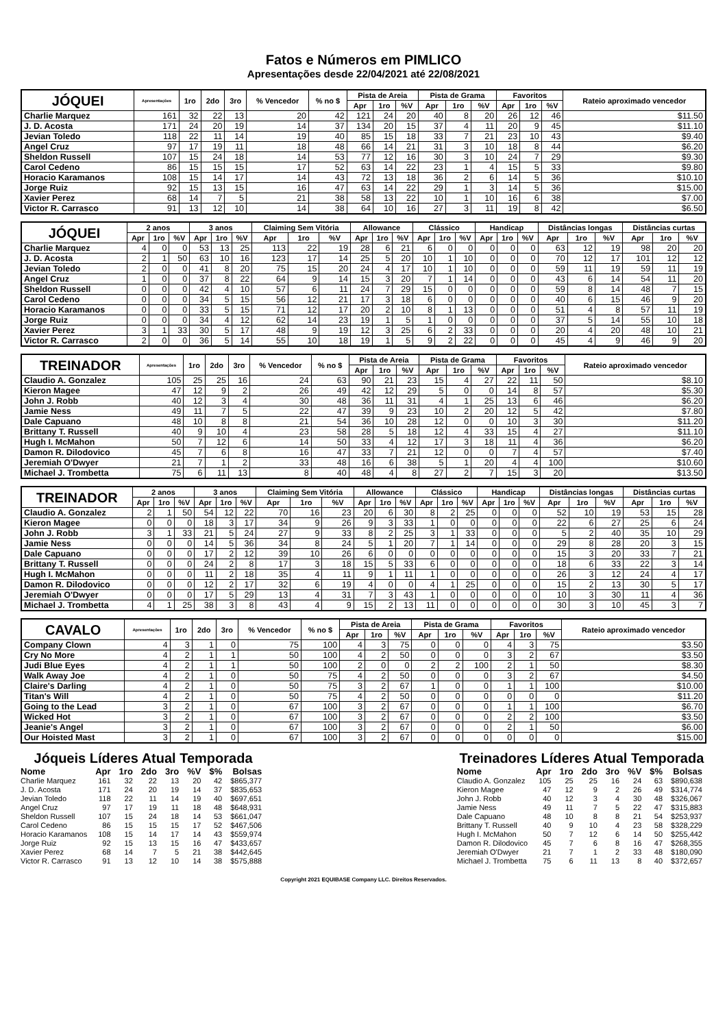Fatos e Números em PIMLICO
Apresentações desde 22/04/2021 até 22/08/2021
| JÓQUEI | Apresentações | 1ro | 2do | 3ro | % Vencedor | % no $ | Pista de Areia | | | Pista de Grama | | | Favoritos | | | Rateio aproximado vencedor |
| --- | --- | --- | --- | --- | --- | --- | --- | --- | --- | --- | --- | --- | --- | --- | --- | --- |
| | | | | | | | Apr | 1ro | %V | Apr | 1ro | %V | Apr | 1ro | %V | |
| Charlie Marquez | 161 | 32 | 22 | 13 | 20 | 42 | 121 | 24 | 20 | 40 | 8 | 20 | 26 | 12 | 46 | $11.50 |
| J. D. Acosta | 171 | 24 | 20 | 19 | 14 | 37 | 134 | 20 | 15 | 37 | 4 | 11 | 20 | 9 | 45 | $11.10 |
| Jevian Toledo | 118 | 22 | 11 | 14 | 19 | 40 | 85 | 15 | 18 | 33 | 7 | 21 | 23 | 10 | 43 | $9.40 |
| Angel Cruz | 97 | 17 | 19 | 11 | 18 | 48 | 66 | 14 | 21 | 31 | 3 | 10 | 18 | 8 | 44 | $6.20 |
| Sheldon Russell | 107 | 15 | 24 | 18 | 14 | 53 | 77 | 12 | 16 | 30 | 3 | 10 | 24 | 7 | 29 | $9.30 |
| Carol Cedeno | 86 | 15 | 15 | 15 | 17 | 52 | 63 | 14 | 22 | 23 | 1 | 4 | 15 | 5 | 33 | $9.80 |
| Horacio Karamanos | 108 | 15 | 14 | 17 | 14 | 43 | 72 | 13 | 18 | 36 | 2 | 6 | 14 | 5 | 36 | $10.10 |
| Jorge Ruiz | 92 | 15 | 13 | 15 | 16 | 47 | 63 | 14 | 22 | 29 | 1 | 3 | 14 | 5 | 36 | $15.00 |
| Xavier Perez | 68 | 14 | 7 | 5 | 21 | 38 | 58 | 13 | 22 | 10 | 1 | 10 | 16 | 6 | 38 | $7.00 |
| Victor R. Carrasco | 91 | 13 | 12 | 10 | 14 | 38 | 64 | 10 | 16 | 27 | 3 | 11 | 19 | 8 | 42 | $6.50 |
| JÓQUEI | 2 anos | | | 3 anos | | | Claiming Sem Vitória | | | Allowance | | | Clássico | | | Handicap | | | Distâncias longas | | | Distâncias curtas | | |
| --- | --- | --- | --- | --- | --- | --- | --- | --- | --- | --- | --- | --- | --- | --- | --- | --- | --- | --- | --- | --- | --- | --- | --- | --- |
| | Apr | 1ro | %V | Apr | 1ro | %V | Apr | 1ro | %V | Apr | 1ro | %V | Apr | 1ro | %V | Apr | 1ro | %V | Apr | 1ro | %V | Apr | 1ro | %V |
| Charlie Marquez | 4 | 0 | 0 | 53 | 13 | 25 | 113 | 22 | 19 | 28 | 6 | 21 | 6 | 0 | 0 | 0 | 0 | 0 | 63 | 12 | 19 | 98 | 20 | 20 |
| J. D. Acosta | 2 | 1 | 50 | 63 | 10 | 16 | 123 | 17 | 14 | 25 | 5 | 20 | 10 | 1 | 10 | 0 | 0 | 0 | 70 | 12 | 17 | 101 | 12 | 12 |
| Jevian Toledo | 2 | 0 | 0 | 41 | 8 | 20 | 75 | 15 | 20 | 24 | 4 | 17 | 10 | 1 | 10 | 0 | 0 | 0 | 59 | 11 | 19 | 59 | 11 | 19 |
| Angel Cruz | 1 | 0 | 0 | 37 | 8 | 22 | 64 | 9 | 14 | 15 | 3 | 20 | 7 | 1 | 14 | 0 | 0 | 0 | 43 | 6 | 14 | 54 | 11 | 20 |
| Sheldon Russell | 0 | 0 | 0 | 42 | 4 | 10 | 57 | 6 | 11 | 24 | 7 | 29 | 15 | 0 | 0 | 0 | 0 | 0 | 59 | 8 | 14 | 48 | 7 | 15 |
| Carol Cedeno | 0 | 0 | 0 | 34 | 5 | 15 | 56 | 12 | 21 | 17 | 3 | 18 | 6 | 0 | 0 | 0 | 0 | 0 | 40 | 6 | 15 | 46 | 9 | 20 |
| Horacio Karamanos | 0 | 0 | 0 | 33 | 5 | 15 | 71 | 12 | 17 | 20 | 2 | 10 | 8 | 1 | 13 | 0 | 0 | 0 | 51 | 4 | 8 | 57 | 11 | 19 |
| Jorge Ruiz | 0 | 0 | 0 | 34 | 4 | 12 | 62 | 14 | 23 | 19 | 1 | 5 | 1 | 0 | 0 | 0 | 0 | 0 | 37 | 5 | 14 | 55 | 10 | 18 |
| Xavier Perez | 3 | 1 | 33 | 30 | 5 | 17 | 48 | 9 | 19 | 12 | 3 | 25 | 6 | 2 | 33 | 0 | 0 | 0 | 20 | 4 | 20 | 48 | 10 | 21 |
| Victor R. Carrasco | 2 | 0 | 0 | 36 | 5 | 14 | 55 | 10 | 18 | 19 | 1 | 5 | 9 | 2 | 22 | 0 | 0 | 0 | 45 | 4 | 9 | 46 | 9 | 20 |
| TREINADOR | Apresentações | 1ro | 2do | 3ro | % Vencedor | % no $ | Pista de Areia | | | Pista de Grama | | | Favoritos | | | Rateio aproximado vencedor |
| --- | --- | --- | --- | --- | --- | --- | --- | --- | --- | --- | --- | --- | --- | --- | --- | --- |
| | | | | | | | Apr | 1ro | %V | Apr | 1ro | %V | Apr | 1ro | %V | |
| Claudio A. Gonzalez | 105 | 25 | 25 | 16 | 24 | 63 | 90 | 21 | 23 | 15 | 4 | 27 | 22 | 11 | 50 | $8.10 |
| Kieron Magee | 47 | 12 | 9 | 2 | 26 | 49 | 42 | 12 | 29 | 5 | 0 | 0 | 14 | 8 | 57 | $5.30 |
| John J. Robb | 40 | 12 | 3 | 4 | 30 | 48 | 36 | 11 | 31 | 4 | 1 | 25 | 13 | 6 | 46 | $6.20 |
| Jamie Ness | 49 | 11 | 7 | 5 | 22 | 47 | 39 | 9 | 23 | 10 | 2 | 20 | 12 | 5 | 42 | $7.80 |
| Dale Capuano | 48 | 10 | 8 | 8 | 21 | 54 | 36 | 10 | 28 | 12 | 0 | 0 | 10 | 3 | 30 | $11.20 |
| Brittany T. Russell | 40 | 9 | 10 | 4 | 23 | 58 | 28 | 5 | 18 | 12 | 4 | 33 | 15 | 4 | 27 | $11.10 |
| Hugh I. McMahon | 50 | 7 | 12 | 6 | 14 | 50 | 33 | 4 | 12 | 17 | 3 | 18 | 11 | 4 | 36 | $6.20 |
| Damon R. Dilodovico | 45 | 7 | 6 | 8 | 16 | 47 | 33 | 7 | 21 | 12 | 0 | 0 | 7 | 4 | 57 | $7.40 |
| Jeremiah O'Dwyer | 21 | 7 | 1 | 2 | 33 | 48 | 16 | 6 | 38 | 5 | 1 | 20 | 4 | 4 | 100 | $10.60 |
| Michael J. Trombetta | 75 | 6 | 11 | 13 | 8 | 40 | 48 | 4 | 8 | 27 | 2 | 7 | 15 | 3 | 20 | $13.50 |
| TREINADOR | 2 anos | | | 3 anos | | | Claiming Sem Vitória | | | Allowance | | | Clássico | | | Handicap | | | Distâncias longas | | | Distâncias curtas | | |
| --- | --- | --- | --- | --- | --- | --- | --- | --- | --- | --- | --- | --- | --- | --- | --- | --- | --- | --- | --- | --- | --- | --- | --- | --- |
| | Apr | 1ro | %V | Apr | 1ro | %V | Apr | 1ro | %V | Apr | 1ro | %V | Apr | 1ro | %V | Apr | 1ro | %V | Apr | 1ro | %V | Apr | 1ro | %V |
| Claudio A. Gonzalez | 2 | 1 | 50 | 54 | 12 | 22 | 70 | 16 | 23 | 20 | 6 | 30 | 8 | 2 | 25 | 0 | 0 | 0 | 52 | 10 | 19 | 53 | 15 | 28 |
| Kieron Magee | 0 | 0 | 0 | 18 | 3 | 17 | 34 | 9 | 26 | 9 | 3 | 33 | 1 | 0 | 0 | 0 | 0 | 0 | 22 | 6 | 27 | 25 | 6 | 24 |
| John J. Robb | 3 | 1 | 33 | 21 | 5 | 24 | 27 | 9 | 33 | 8 | 2 | 25 | 3 | 1 | 33 | 0 | 0 | 0 | 5 | 2 | 40 | 35 | 10 | 29 |
| Jamie Ness | 0 | 0 | 0 | 14 | 5 | 36 | 34 | 8 | 24 | 5 | 1 | 20 | 7 | 1 | 14 | 0 | 0 | 0 | 29 | 8 | 28 | 20 | 3 | 15 |
| Dale Capuano | 0 | 0 | 0 | 17 | 2 | 12 | 39 | 10 | 26 | 6 | 0 | 0 | 0 | 0 | 0 | 0 | 0 | 0 | 15 | 3 | 20 | 33 | 7 | 21 |
| Brittany T. Russell | 0 | 0 | 0 | 24 | 2 | 8 | 17 | 3 | 18 | 15 | 5 | 33 | 6 | 0 | 0 | 0 | 0 | 0 | 18 | 6 | 33 | 22 | 3 | 14 |
| Hugh I. McMahon | 0 | 0 | 0 | 11 | 2 | 18 | 35 | 4 | 11 | 9 | 1 | 11 | 1 | 0 | 0 | 0 | 0 | 0 | 26 | 3 | 12 | 24 | 4 | 17 |
| Damon R. Dilodovico | 0 | 0 | 0 | 12 | 2 | 17 | 32 | 6 | 19 | 4 | 0 | 0 | 4 | 1 | 25 | 0 | 0 | 0 | 15 | 2 | 13 | 30 | 5 | 17 |
| Jeremiah O'Dwyer | 0 | 0 | 0 | 17 | 5 | 29 | 13 | 4 | 31 | 7 | 3 | 43 | 1 | 0 | 0 | 0 | 0 | 0 | 10 | 3 | 30 | 11 | 4 | 36 |
| Michael J. Trombetta | 4 | 1 | 25 | 38 | 3 | 8 | 43 | 4 | 9 | 15 | 2 | 13 | 11 | 0 | 0 | 0 | 0 | 0 | 30 | 3 | 10 | 45 | 3 | 7 |
| CAVALO | Apresentações | 1ro | 2do | 3ro | % Vencedor | % no $ | Pista de Areia | | | Pista de Grama | | | Favoritos | | | Rateio aproximado vencedor |
| --- | --- | --- | --- | --- | --- | --- | --- | --- | --- | --- | --- | --- | --- | --- | --- | --- |
| | | | | | | | Apr | 1ro | %V | Apr | 1ro | %V | Apr | 1ro | %V | |
| Company Clown | 4 | 3 | 1 | 0 | 75 | 100 | 4 | 3 | 75 | 0 | 0 | 0 | 4 | 3 | 75 | $3.50 |
| Cry No More | 4 | 2 | 1 | 1 | 50 | 100 | 4 | 2 | 50 | 0 | 0 | 0 | 3 | 2 | 67 | $3.50 |
| Judi Blue Eyes | 4 | 2 | 1 | 1 | 50 | 100 | 2 | 0 | 0 | 2 | 2 | 100 | 2 | 1 | 50 | $8.30 |
| Walk Away Joe | 4 | 2 | 1 | 0 | 50 | 75 | 4 | 2 | 50 | 0 | 0 | 0 | 3 | 2 | 67 | $4.50 |
| Claire's Darling | 4 | 2 | 1 | 0 | 50 | 75 | 3 | 2 | 67 | 1 | 0 | 0 | 1 | 1 | 100 | $10.00 |
| Titan's Will | 4 | 2 | 1 | 0 | 50 | 75 | 4 | 2 | 50 | 0 | 0 | 0 | 0 | 0 | 0 | $11.20 |
| Going to the Lead | 3 | 2 | 1 | 0 | 67 | 100 | 3 | 2 | 67 | 0 | 0 | 0 | 1 | 1 | 100 | $6.70 |
| Wicked Hot | 3 | 2 | 1 | 0 | 67 | 100 | 3 | 2 | 67 | 0 | 0 | 0 | 2 | 2 | 100 | $3.50 |
| Jeanie's Angel | 3 | 2 | 1 | 0 | 67 | 100 | 3 | 2 | 67 | 0 | 0 | 0 | 2 | 1 | 50 | $6.00 |
| Our Hoisted Mast | 3 | 2 | 1 | 0 | 67 | 100 | 3 | 2 | 67 | 0 | 0 | 0 | 0 | 0 | 0 | $15.00 |
Jóqueis Líderes Atual Temporada
| Nome | Apr | 1ro | 2do | 3ro | %V | $% | Bolsas |
| --- | --- | --- | --- | --- | --- | --- | --- |
| Charlie Marquez | 161 | 32 | 22 | 13 | 20 | 42 | $865,377 |
| J. D. Acosta | 171 | 24 | 20 | 19 | 14 | 37 | $835,653 |
| Jevian Toledo | 118 | 22 | 11 | 14 | 19 | 40 | $697,651 |
| Angel Cruz | 97 | 17 | 19 | 11 | 18 | 48 | $648,931 |
| Sheldon Russell | 107 | 15 | 24 | 18 | 14 | 53 | $661,047 |
| Carol Cedeno | 86 | 15 | 15 | 15 | 17 | 52 | $467,506 |
| Horacio Karamanos | 108 | 15 | 14 | 17 | 14 | 43 | $559,974 |
| Jorge Ruiz | 92 | 15 | 13 | 15 | 16 | 47 | $433,657 |
| Xavier Perez | 68 | 14 | 7 | 5 | 21 | 38 | $442,645 |
| Victor R. Carrasco | 91 | 13 | 12 | 10 | 14 | 38 | $575,888 |
Treinadores Líderes Atual Temporada
| Nome | Apr | 1ro | 2do | 3ro | %V | $% | Bolsas |
| --- | --- | --- | --- | --- | --- | --- | --- |
| Claudio A. Gonzalez | 105 | 25 | 25 | 16 | 24 | 63 | $890,638 |
| Kieron Magee | 47 | 12 | 9 | 2 | 26 | 49 | $314,774 |
| John J. Robb | 40 | 12 | 3 | 4 | 30 | 48 | $326,067 |
| Jamie Ness | 49 | 11 | 7 | 5 | 22 | 47 | $315,883 |
| Dale Capuano | 48 | 10 | 8 | 8 | 21 | 54 | $253,937 |
| Brittany T. Russell | 40 | 9 | 10 | 4 | 23 | 58 | $328,229 |
| Hugh I. McMahon | 50 | 7 | 12 | 6 | 14 | 50 | $255,442 |
| Damon R. Dilodovico | 45 | 7 | 6 | 8 | 16 | 47 | $268,355 |
| Jeremiah O'Dwyer | 21 | 7 | 1 | 2 | 33 | 48 | $180,090 |
| Michael J. Trombetta | 75 | 6 | 11 | 13 | 8 | 40 | $372,657 |
Copyright 2021 EQUIBASE Company LLC. Direitos Reservados.